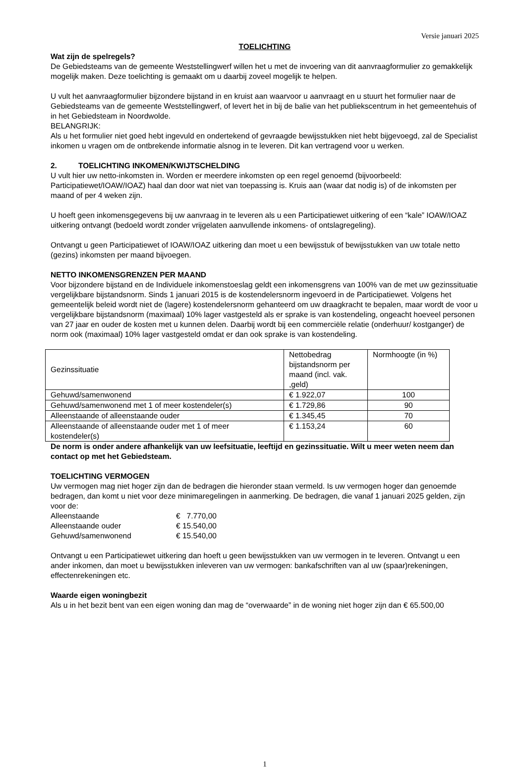Versie januari 2025
TOELICHTING
Wat zijn de spelregels?
De Gebiedsteams van de gemeente Weststellingwerf willen het u met de invoering van dit aanvraagformulier zo gemakkelijk mogelijk maken. Deze toelichting is gemaakt om u daarbij zoveel mogelijk te helpen.
U vult het aanvraagformulier bijzondere bijstand in en kruist aan waarvoor u aanvraagt en u stuurt het formulier naar de Gebiedsteams van de gemeente Weststellingwerf, of levert het in bij de balie van het publiekscentrum in het gemeentehuis of in het Gebiedsteam in Noordwolde.
BELANGRIJK:
Als u het formulier niet goed hebt ingevuld en ondertekend of gevraagde bewijsstukken niet hebt bijgevoegd, zal de Specialist inkomen u vragen om de ontbrekende informatie alsnog in te leveren. Dit kan vertragend voor u werken.
2. TOELICHTING INKOMEN/KWIJTSCHELDING
U vult hier uw netto-inkomsten in. Worden er meerdere inkomsten op een regel genoemd (bijvoorbeeld: Participatiewet/IOAW/IOAZ) haal dan door wat niet van toepassing is. Kruis aan (waar dat nodig is) of de inkomsten per maand of per 4 weken zijn.
U hoeft geen inkomensgegevens bij uw aanvraag in te leveren als u een Participatiewet uitkering of een “kale” IOAW/IOAZ uitkering ontvangt (bedoeld wordt zonder vrijgelaten aanvullende inkomens- of ontslagregeling).
Ontvangt u geen Participatiewet of IOAW/IOAZ uitkering dan moet u een bewijsstuk of bewijsstukken van uw totale netto (gezins) inkomsten per maand bijvoegen.
NETTO INKOMENSGRENZEN PER MAAND
Voor bijzondere bijstand en de Individuele inkomenstoeslag geldt een inkomensgrens van 100% van de met uw gezinssituatie vergelijkbare bijstandsnorm. Sinds 1 januari 2015 is de kostendelersnorm ingevoerd in de Participatiewet. Volgens het gemeentelijk beleid wordt niet de (lagere) kostendelersnorm gehanteerd om uw draagkracht te bepalen, maar wordt de voor u vergelijkbare bijstandsnorm (maximaal) 10% lager vastgesteld als er sprake is van kostendeling, ongeacht hoeveel personen van 27 jaar en ouder de kosten met u kunnen delen. Daarbij wordt bij een commerciële relatie (onderhuur/ kostganger) de norm ook (maximaal) 10% lager vastgesteld omdat er dan ook sprake is van kostendeling.
| Gezinssituatie | Nettobedrag bijstandsnorm per maand (incl. vak. ,geld) | Normhoogte (in %) |
| Gehuwd/samenwonend | € 1.922,07 | 100 |
| Gehuwd/samenwonend met 1 of meer kostendeler(s) | € 1.729,86 | 90 |
| Alleenstaande of alleenstaande ouder | € 1.345,45 | 70 |
| Alleenstaande of alleenstaande ouder met 1 of meer kostendeler(s) | € 1.153,24 | 60 |
De norm is onder andere afhankelijk van uw leefsituatie, leeftijd en gezinssituatie. Wilt u meer weten neem dan contact op met het Gebiedsteam.
TOELICHTING VERMOGEN
Uw vermogen mag niet hoger zijn dan de bedragen die hieronder staan vermeld. Is uw vermogen hoger dan genoemde bedragen, dan komt u niet voor deze minimaregelingen in aanmerking. De bedragen, die vanaf 1 januari 2025 gelden, zijn voor de:
| Alleenstaande | € 7.770,00 |
| Alleenstaande ouder | € 15.540,00 |
| Gehuwd/samenwonend | € 15.540,00 |
Ontvangt u een Participatiewet uitkering dan hoeft u geen bewijsstukken van uw vermogen in te leveren. Ontvangt u een ander inkomen, dan moet u bewijsstukken inleveren van uw vermogen: bankafschriften van al uw (spaar)rekeningen, effectenrekeningen etc.
Waarde eigen woningbezit
Als u in het bezit bent van een eigen woning dan mag de “overwaarde” in de woning niet hoger zijn dan € 65.500,00
1